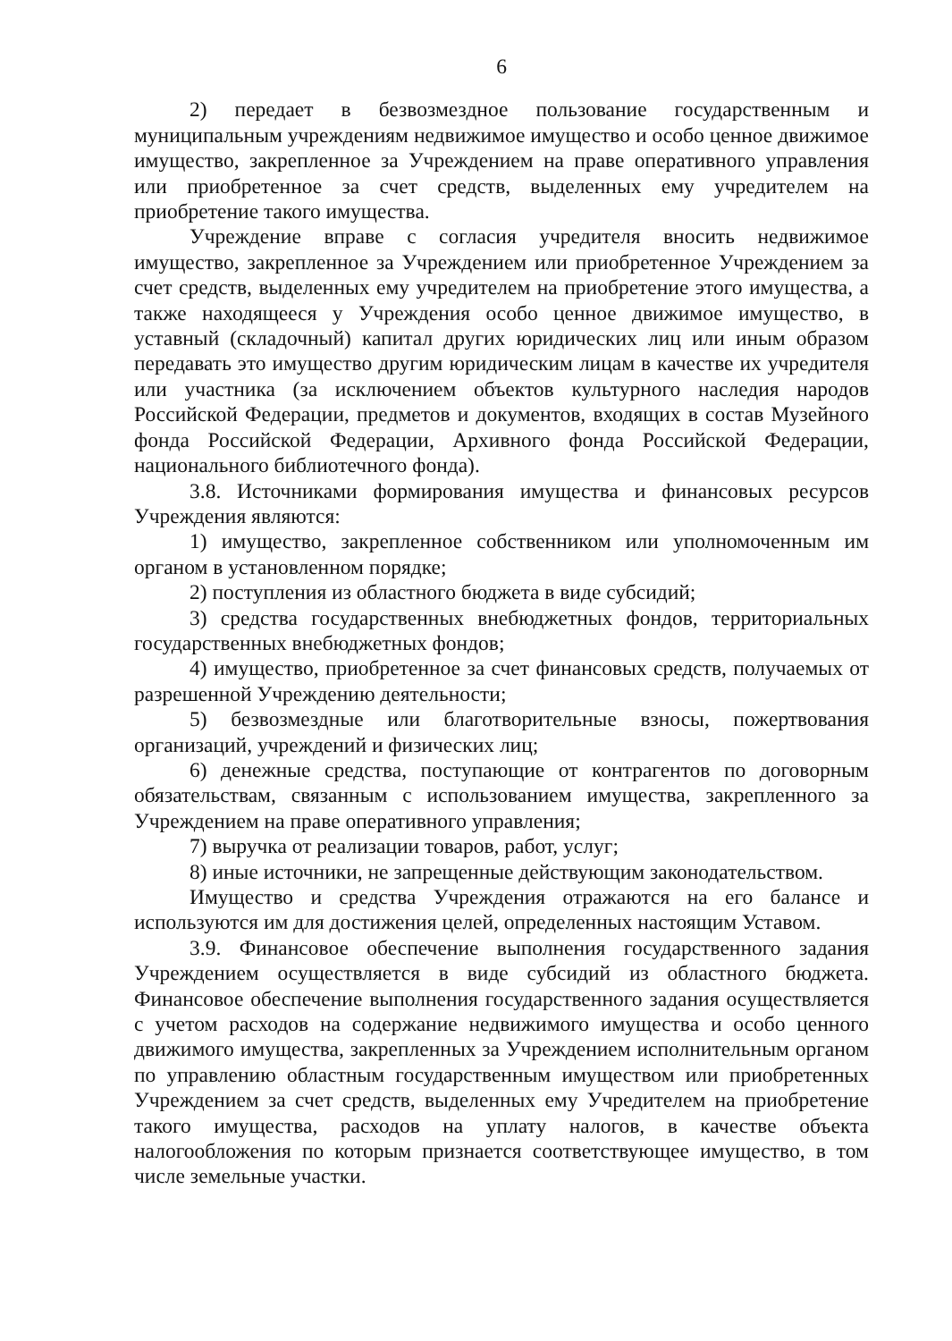6
2) передает в безвозмездное пользование государственным и муниципальным учреждениям недвижимое имущество и особо ценное движимое имущество, закрепленное за Учреждением на праве оперативного управления или приобретенное за счет средств, выделенных ему учредителем на приобретение такого имущества.
Учреждение вправе с согласия учредителя вносить недвижимое имущество, закрепленное за Учреждением или приобретенное Учреждением за счет средств, выделенных ему учредителем на приобретение этого имущества, а также находящееся у Учреждения особо ценное движимое имущество, в уставный (складочный) капитал других юридических лиц или иным образом передавать это имущество другим юридическим лицам в качестве их учредителя или участника (за исключением объектов культурного наследия народов Российской Федерации, предметов и документов, входящих в состав Музейного фонда Российской Федерации, Архивного фонда Российской Федерации, национального библиотечного фонда).
3.8. Источниками формирования имущества и финансовых ресурсов Учреждения являются:
1) имущество, закрепленное собственником или уполномоченным им органом в установленном порядке;
2) поступления из областного бюджета в виде субсидий;
3) средства государственных внебюджетных фондов, территориальных государственных внебюджетных фондов;
4) имущество, приобретенное за счет финансовых средств, получаемых от разрешенной Учреждению деятельности;
5) безвозмездные или благотворительные взносы, пожертвования организаций, учреждений и физических лиц;
6) денежные средства, поступающие от контрагентов по договорным обязательствам, связанным с использованием имущества, закрепленного за Учреждением на праве оперативного управления;
7) выручка от реализации товаров, работ, услуг;
8) иные источники, не запрещенные действующим законодательством.
Имущество и средства Учреждения отражаются на его балансе и используются им для достижения целей, определенных настоящим Уставом.
3.9. Финансовое обеспечение выполнения государственного задания Учреждением осуществляется в виде субсидий из областного бюджета. Финансовое обеспечение выполнения государственного задания осуществляется с учетом расходов на содержание недвижимого имущества и особо ценного движимого имущества, закрепленных за Учреждением исполнительным органом по управлению областным государственным имуществом или приобретенных Учреждением за счет средств, выделенных ему Учредителем на приобретение такого имущества, расходов на уплату налогов, в качестве объекта налогообложения по которым признается соответствующее имущество, в том числе земельные участки.